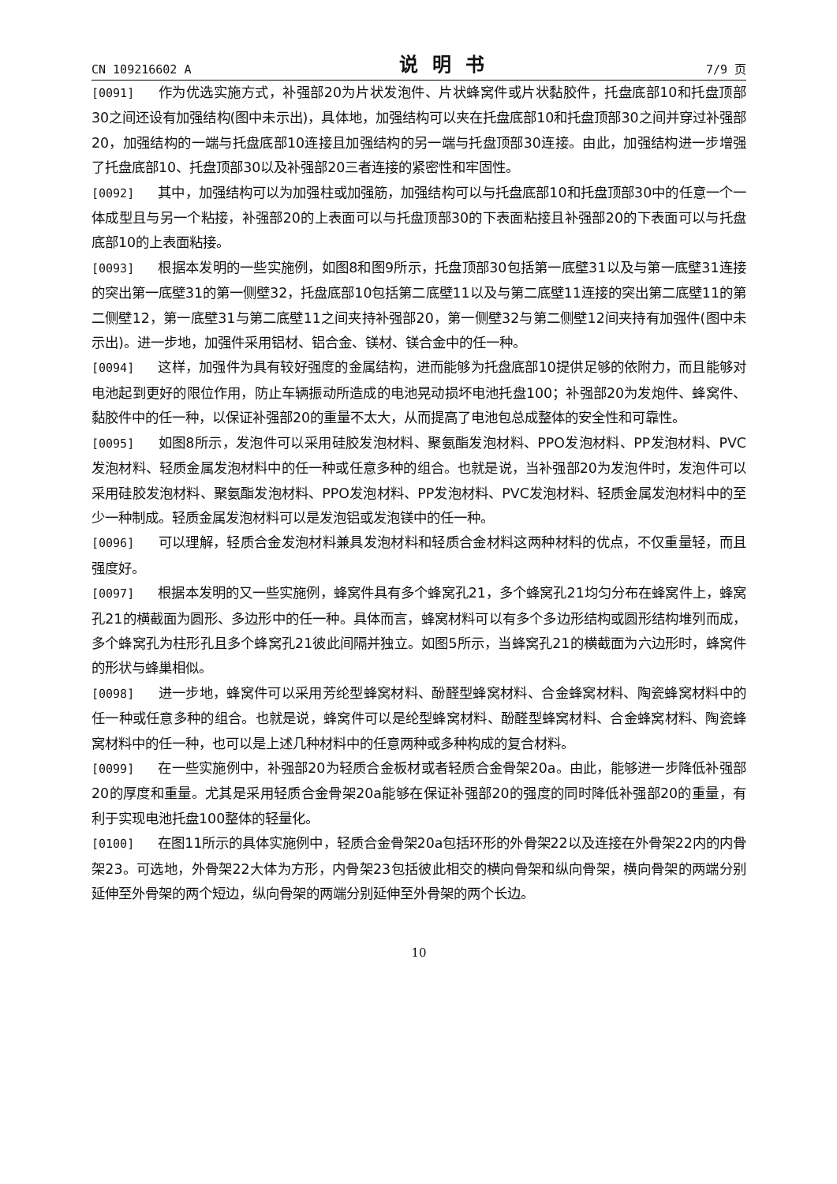CN 109216602 A 说明书 7/9 页
[0091] 作为优选实施方式，补强部20为片状发泡件、片状蜂窝件或片状黏胶件，托盘底部10和托盘顶部30之间还设有加强结构(图中未示出)，具体地，加强结构可以夹在托盘底部10和托盘顶部30之间并穿过补强部20，加强结构的一端与托盘底部10连接且加强结构的另一端与托盘顶部30连接。由此，加强结构进一步增强了托盘底部10、托盘顶部30以及补强部20三者连接的紧密性和牢固性。
[0092] 其中，加强结构可以为加强柱或加强筋，加强结构可以与托盘底部10和托盘顶部30中的任意一个一体成型且与另一个粘接，补强部20的上表面可以与托盘顶部30的下表面粘接且补强部20的下表面可以与托盘底部10的上表面粘接。
[0093] 根据本发明的一些实施例，如图8和图9所示，托盘顶部30包括第一底壁31以及与第一底壁31连接的突出第一底壁31的第一侧壁32，托盘底部10包括第二底壁11以及与第二底壁11连接的突出第二底壁11的第二侧壁12，第一底壁31与第二底壁11之间夹持补强部20，第一侧壁32与第二侧壁12间夹持有加强件(图中未示出)。进一步地，加强件采用铝材、铝合金、镁材、镁合金中的任一种。
[0094] 这样，加强件为具有较好强度的金属结构，进而能够为托盘底部10提供足够的依附力，而且能够对电池起到更好的限位作用，防止车辆振动所造成的电池晃动损坏电池托盘100；补强部20为发炮件、蜂窝件、黏胶件中的任一种，以保证补强部20的重量不太大，从而提高了电池包总成整体的安全性和可靠性。
[0095] 如图8所示，发泡件可以采用硅胶发泡材料、聚氨酯发泡材料、PPO发泡材料、PP发泡材料、PVC发泡材料、轻质金属发泡材料中的任一种或任意多种的组合。也就是说，当补强部20为发泡件时，发泡件可以采用硅胶发泡材料、聚氨酯发泡材料、PPO发泡材料、PP发泡材料、PVC发泡材料、轻质金属发泡材料中的至少一种制成。轻质金属发泡材料可以是发泡铝或发泡镁中的任一种。
[0096] 可以理解，轻质合金发泡材料兼具发泡材料和轻质合金材料这两种材料的优点，不仅重量轻，而且强度好。
[0097] 根据本发明的又一些实施例，蜂窝件具有多个蜂窝孔21，多个蜂窝孔21均匀分布在蜂窝件上，蜂窝孔21的横截面为圆形、多边形中的任一种。具体而言，蜂窝材料可以有多个多边形结构或圆形结构堆列而成，多个蜂窝孔为柱形孔且多个蜂窝孔21彼此间隔并独立。如图5所示，当蜂窝孔21的横截面为六边形时，蜂窝件的形状与蜂巢相似。
[0098] 进一步地，蜂窝件可以采用芳纶型蜂窝材料、酚醛型蜂窝材料、合金蜂窝材料、陶瓷蜂窝材料中的任一种或任意多种的组合。也就是说，蜂窝件可以是纶型蜂窝材料、酚醛型蜂窝材料、合金蜂窝材料、陶瓷蜂窝材料中的任一种，也可以是上述几种材料中的任意两种或多种构成的复合材料。
[0099] 在一些实施例中，补强部20为轻质合金板材或者轻质合金骨架20a。由此，能够进一步降低补强部20的厚度和重量。尤其是采用轻质合金骨架20a能够在保证补强部20的强度的同时降低补强部20的重量，有利于实现电池托盘100整体的轻量化。
[0100] 在图11所示的具体实施例中，轻质合金骨架20a包括环形的外骨架22以及连接在外骨架22内的内骨架23。可选地，外骨架22大体为方形，内骨架23包括彼此相交的横向骨架和纵向骨架，横向骨架的两端分别延伸至外骨架的两个短边，纵向骨架的两端分别延伸至外骨架的两个长边。
10